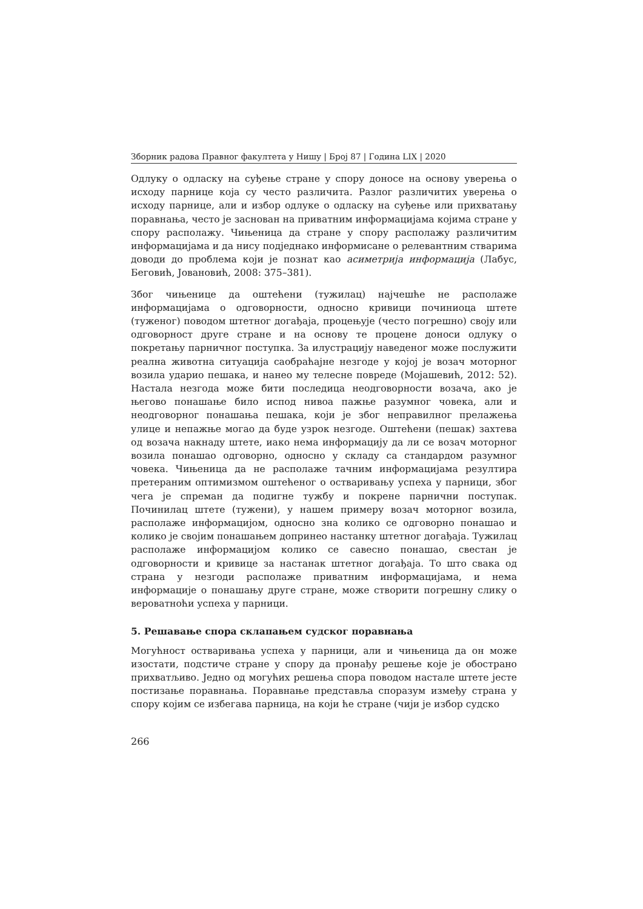Зборник радова Правног факултета у Нишу | Број 87 | Година LIX | 2020
Одлуку о одласку на суђење стране у спору доносе на основу уверења о исходу парнице која су често различита. Разлог различитих уверења о исходу парнице, али и избор одлуке о одласку на суђење или прихватању поравнања, често је заснован на приватним информацијама којима стране у спору располажу. Чињеница да стране у спору располажу различитим информацијама и да нису подједнако информисане о релевантним стварима доводи до проблема који је познат као асиметрија информација (Лабус, Беговић, Јовановић, 2008: 375–381).
Због чињенице да оштећени (тужилац) најчешће не располаже информацијама о одговорности, односно кривици починиоца штете (туженог) поводом штетног догађаја, процењује (често погрешно) своју или одговорност друге стране и на основу те процене доноси одлуку о покретању парничног поступка. За илустрацију наведеног може послужити реална животна ситуација саобраћајне незгоде у којој је возач моторног возила ударио пешака, и нанео му телесне повреде (Мојашевић, 2012: 52). Настала незгода може бити последица неодговорности возача, ако је његово понашање било испод нивоа пажње разумног човека, али и неодговорног понашања пешака, који је због неправилног прелажења улице и непажње могао да буде узрок незгоде. Оштећени (пешак) захтева од возача накнаду штете, иако нема информацију да ли се возач моторног возила понашао одговорно, односно у складу са стандардом разумног човека. Чињеница да не располаже тачним информацијама резултира претераним оптимизмом оштећеног о остваривању успеха у парници, због чега је спреман да подигне тужбу и покрене парнични поступак. Починилац штете (тужени), у нашем примеру возач моторног возила, располаже информацијом, односно зна колико се одговорно понашао и колико је својим понашањем допринео настанку штетног догађаја. Тужилац располаже информацијом колико се савесно понашао, свестан је одговорности и кривице за настанак штетног догађаја. То што свака од страна у незгоди располаже приватним информацијама, и нема информације о понашању друге стране, може створити погрешну слику о вероватноћи успеха у парници.
5. Решавање спора склапањем судског поравнања
Могућност остваривања успеха у парници, али и чињеница да он може изостати, подстиче стране у спору да пронађу решење које је обострано прихватљиво. Једно од могућих решења спора поводом настале штете јесте постизање поравнања. Поравнање представља споразум између страна у спору којим се избегава парница, на који ће стране (чији је избор судско
266